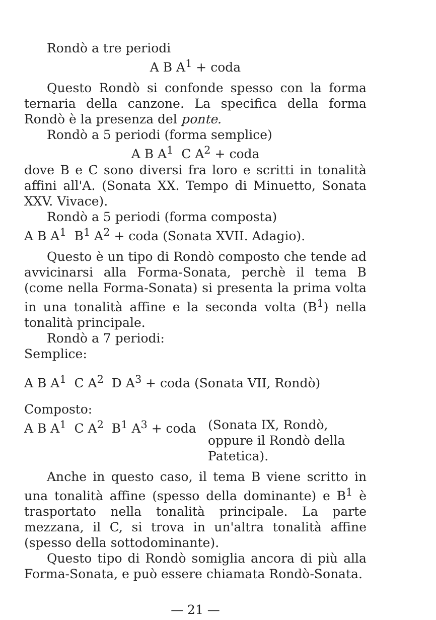Rondò a tre periodi
A B A<sup>1</sup> + coda
Questo Rondò si confonde spesso con la forma ternaria della canzone. La specifica della forma Rondò è la presenza del ponte.
Rondò a 5 periodi (forma semplice)
A B A<sup>1</sup> C A<sup>2</sup> + coda
dove B e C sono diversi fra loro e scritti in tonalità affini all'A. (Sonata XX. Tempo di Minuetto, Sonata XXV. Vivace).
Rondò a 5 periodi (forma composta)
A B A<sup>1</sup> B<sup>1</sup> A<sup>2</sup> + coda (Sonata XVII. Adagio).
Questo è un tipo di Rondò composto che tende ad avvicinarsi alla Forma-Sonata, perchè il tema B (come nella Forma-Sonata) si presenta la prima volta in una tonalità affine e la seconda volta (B<sup>1</sup>) nella tonalità principale.
Rondò a 7 periodi:
Semplice:
A B A<sup>1</sup> C A<sup>2</sup> D A<sup>3</sup> + coda (Sonata VII, Rondò)
Composto:
A B A<sup>1</sup> C A<sup>2</sup> B<sup>1</sup> A<sup>3</sup> + coda (Sonata IX, Rondò, oppure il Rondò della Patetica).
Anche in questo caso, il tema B viene scritto in una tonalità affine (spesso della dominante) e B<sup>1</sup> è trasportato nella tonalità principale. La parte mezzana, il C, si trova in un'altra tonalità affine (spesso della sottodominante).
Questo tipo di Rondò somiglia ancora di più alla Forma-Sonata, e può essere chiamata Rondò-Sonata.
— 21 —